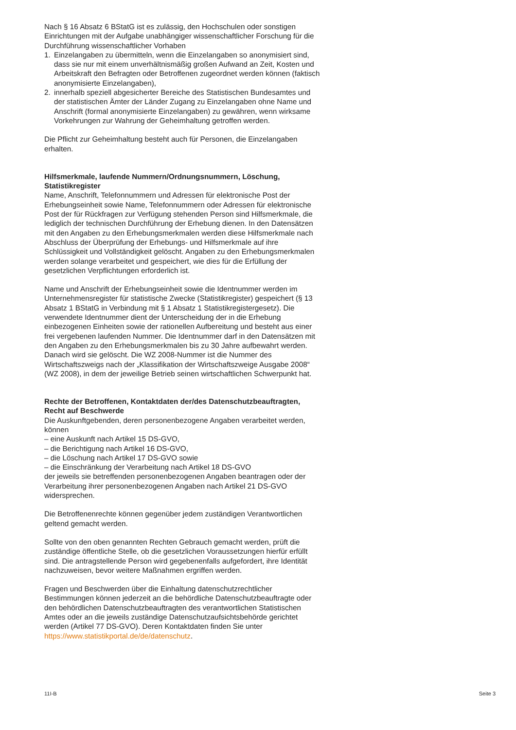Nach § 16 Absatz 6 BStatG ist es zulässig, den Hochschulen oder sonstigen Einrichtungen mit der Aufgabe unabhängiger wissenschaftlicher Forschung für die Durchführung wissenschaftlicher Vorhaben
1. Einzelangaben zu übermitteln, wenn die Einzelangaben so anonymisiert sind, dass sie nur mit einem unverhältnismäßig großen Aufwand an Zeit, Kosten und Arbeitskraft den Befragten oder Betroffenen zugeordnet werden können (faktisch anonymisierte Einzelangaben),
2. innerhalb speziell abgesicherter Bereiche des Statistischen Bundesamtes und der statistischen Ämter der Länder Zugang zu Einzelangaben ohne Name und Anschrift (formal anonymisierte Einzelangaben) zu gewähren, wenn wirksame Vorkehrungen zur Wahrung der Geheimhaltung getroffen werden.
Die Pflicht zur Geheimhaltung besteht auch für Personen, die Einzelangaben erhalten.
Hilfsmerkmale, laufende Nummern/Ordnungsnummern, Löschung, Statistikregister
Name, Anschrift, Telefonnummern und Adressen für elektronische Post der Erhebungseinheit sowie Name, Telefonnummern oder Adressen für elektronische Post der für Rückfragen zur Verfügung stehenden Person sind Hilfsmerkmale, die lediglich der technischen Durchführung der Erhebung dienen. In den Datensätzen mit den Angaben zu den Erhebungsmerkmalen werden diese Hilfsmerkmale nach Abschluss der Überprüfung der Erhebungs- und Hilfsmerkmale auf ihre Schlüssigkeit und Vollständigkeit gelöscht. Angaben zu den Erhebungsmerkmalen werden solange verarbeitet und gespeichert, wie dies für die Erfüllung der gesetzlichen Verpflichtungen erforderlich ist.
Name und Anschrift der Erhebungseinheit sowie die Identnummer werden im Unternehmensregister für statistische Zwecke (Statistikregister) gespeichert (§ 13 Absatz 1 BStatG in Verbindung mit § 1 Absatz 1 Statistikregistergesetz). Die verwendete Identnummer dient der Unterscheidung der in die Erhebung einbezogenen Einheiten sowie der rationellen Aufbereitung und besteht aus einer frei vergebenen laufenden Nummer. Die Identnummer darf in den Datensätzen mit den Angaben zu den Erhebungsmerkmalen bis zu 30 Jahre aufbewahrt werden. Danach wird sie gelöscht. Die WZ 2008-Nummer ist die Nummer des Wirtschaftszweigs nach der „Klassifikation der Wirtschaftszweige Ausgabe 2008“ (WZ 2008), in dem der jeweilige Betrieb seinen wirtschaftlichen Schwerpunkt hat.
Rechte der Betroffenen, Kontaktdaten der/des Datenschutzbeauftragten, Recht auf Beschwerde
Die Auskunftgebenden, deren personenbezogene Angaben verarbeitet werden, können
– eine Auskunft nach Artikel 15 DS-GVO,
– die Berichtigung nach Artikel 16 DS-GVO,
– die Löschung nach Artikel 17 DS-GVO sowie
– die Einschränkung der Verarbeitung nach Artikel 18 DS-GVO
der jeweils sie betreffenden personenbezogenen Angaben beantragen oder der Verarbeitung ihrer personenbezogenen Angaben nach Artikel 21 DS-GVO widersprechen.
Die Betroffenenrechte können gegenüber jedem zuständigen Verantwortlichen geltend gemacht werden.
Sollte von den oben genannten Rechten Gebrauch gemacht werden, prüft die zuständige öffentliche Stelle, ob die gesetzlichen Voraussetzungen hierfür erfüllt sind. Die antragstellende Person wird gegebenenfalls aufgefordert, ihre Identität nachzuweisen, bevor weitere Maßnahmen ergriffen werden.
Fragen und Beschwerden über die Einhaltung datenschutzrechtlicher Bestimmungen können jederzeit an die behördliche Datenschutzbeauftragte oder den behördlichen Datenschutzbeauftragten des verantwortlichen Statistischen Amtes oder an die jeweils zuständige Datenschutzaufsichtsbehörde gerichtet werden (Artikel 77 DS-GVO). Deren Kontaktdaten finden Sie unter https://www.statistikportal.de/de/datenschutz.
11I-B Seite 3